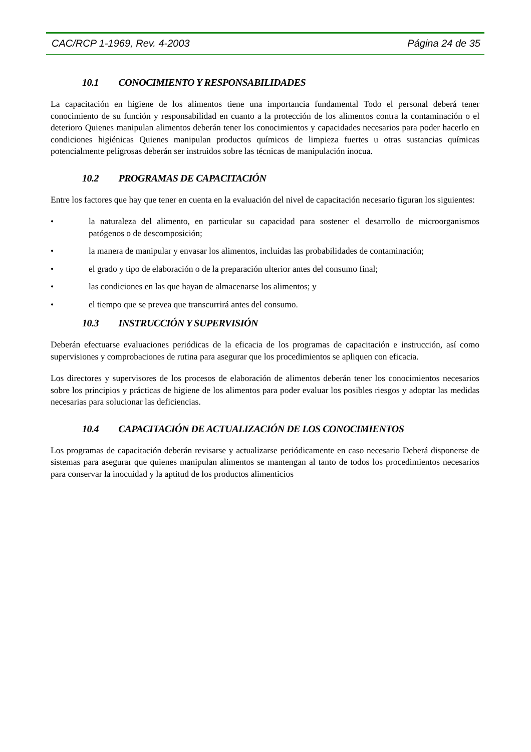CAC/RCP 1-1969, Rev. 4-2003 Página 24 de 35
10.1 CONOCIMIENTO Y RESPONSABILIDADES
La capacitación en higiene de los alimentos tiene una importancia fundamental Todo el personal deberá tener conocimiento de su función y responsabilidad en cuanto a la protección de los alimentos contra la contaminación o el deterioro Quienes manipulan alimentos deberán tener los conocimientos y capacidades necesarios para poder hacerlo en condiciones higiénicas Quienes manipulan productos químicos de limpieza fuertes u otras sustancias químicas potencialmente peligrosas deberán ser instruidos sobre las técnicas de manipulación inocua.
10.2 PROGRAMAS DE CAPACITACIÓN
Entre los factores que hay que tener en cuenta en la evaluación del nivel de capacitación necesario figuran los siguientes:
• la naturaleza del alimento, en particular su capacidad para sostener el desarrollo de microorganismos patógenos o de descomposición;
• la manera de manipular y envasar los alimentos, incluidas las probabilidades de contaminación;
• el grado y tipo de elaboración o de la preparación ulterior antes del consumo final;
• las condiciones en las que hayan de almacenarse los alimentos; y
• el tiempo que se prevea que transcurrirá antes del consumo.
10.3 INSTRUCCIÓN Y SUPERVISIÓN
Deberán efectuarse evaluaciones periódicas de la eficacia de los programas de capacitación e instrucción, así como supervisiones y comprobaciones de rutina para asegurar que los procedimientos se apliquen con eficacia.
Los directores y supervisores de los procesos de elaboración de alimentos deberán tener los conocimientos necesarios sobre los principios y prácticas de higiene de los alimentos para poder evaluar los posibles riesgos y adoptar las medidas necesarias para solucionar las deficiencias.
10.4 CAPACITACIÓN DE ACTUALIZACIÓN DE LOS CONOCIMIENTOS
Los programas de capacitación deberán revisarse y actualizarse periódicamente en caso necesario Deberá disponerse de sistemas para asegurar que quienes manipulan alimentos se mantengan al tanto de todos los procedimientos necesarios para conservar la inocuidad y la aptitud de los productos alimenticios